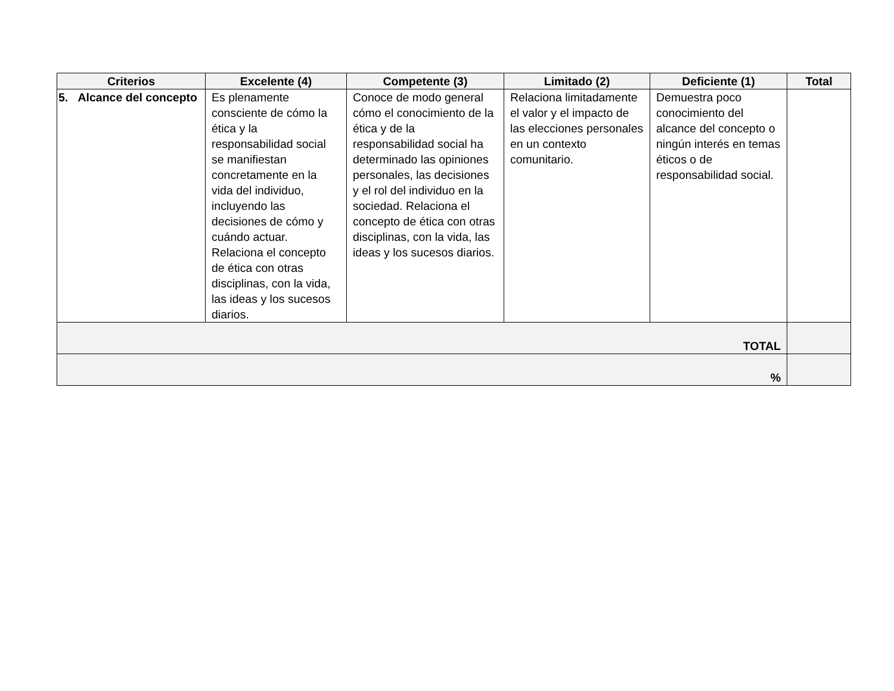| Criterios | Excelente (4) | Competente (3) | Limitado (2) | Deficiente (1) | Total |
| --- | --- | --- | --- | --- | --- |
| 5. Alcance del concepto | Es plenamente consciente de cómo la ética y la responsabilidad social se manifiestan concretamente en la vida del individuo, incluyendo las decisiones de cómo y cuándo actuar. Relaciona el concepto de ética con otras disciplinas, con la vida, las ideas y los sucesos diarios. | Conoce de modo general cómo el conocimiento de la ética y de la responsabilidad social ha determinado las opiniones personales, las decisiones y el rol del individuo en la sociedad. Relaciona el concepto de ética con otras disciplinas, con la vida, las ideas y los sucesos diarios. | Relaciona limitadamente el valor y el impacto de las elecciones personales en un contexto comunitario. | Demuestra poco conocimiento del alcance del concepto o ningún interés en temas éticos o de responsabilidad social. | |
| TOTAL | | | | | |
| % | | | | | |